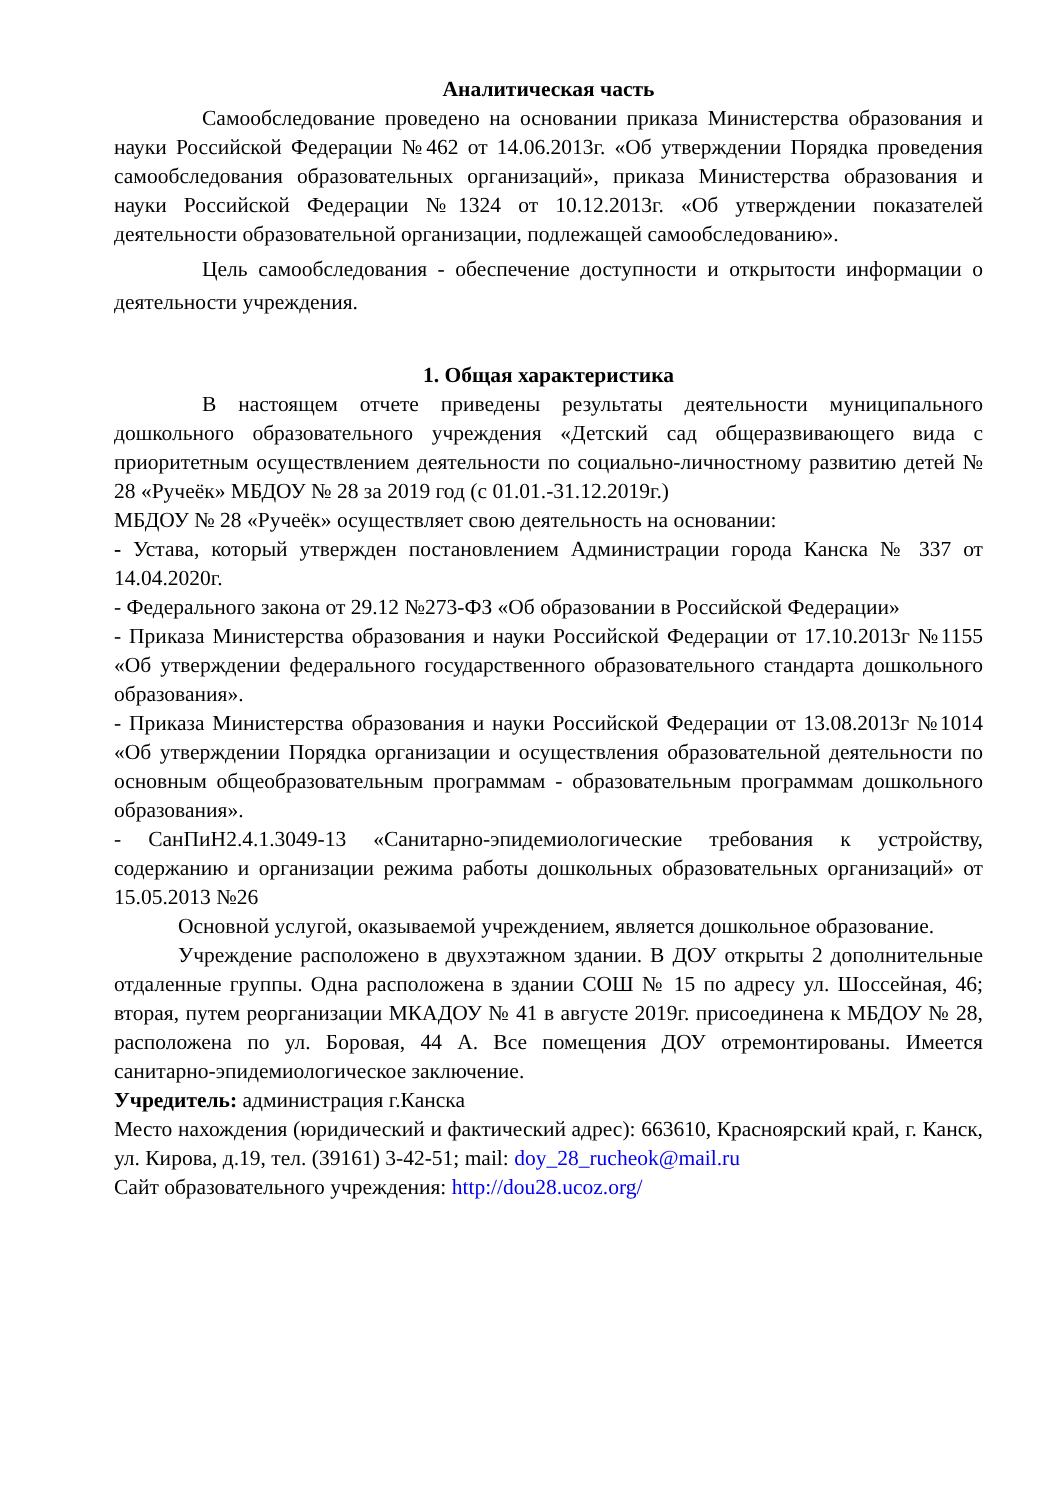Аналитическая часть
Самообследование проведено на основании приказа Министерства образования и науки Российской Федерации №462 от 14.06.2013г. «Об утверждении Порядка проведения самообследования образовательных организаций», приказа Министерства образования и науки Российской Федерации №1324 от 10.12.2013г. «Об утверждении показателей деятельности образовательной организации, подлежащей самообследованию».
Цель самообследования - обеспечение доступности и открытости информации о деятельности учреждения.
1. Общая характеристика
В настоящем отчете приведены результаты деятельности муниципального дошкольного образовательного учреждения «Детский сад общеразвивающего вида с приоритетным осуществлением деятельности по социально-личностному развитию детей № 28 «Ручеёк» МБДОУ № 28 за 2019 год (с 01.01.-31.12.2019г.)
МБДОУ № 28 «Ручеёк» осуществляет свою деятельность на основании:
- Устава, который утвержден постановлением Администрации города Канска № 337 от 14.04.2020г.
- Федерального закона от 29.12 №273-ФЗ «Об образовании в Российской Федерации»
- Приказа Министерства образования и науки Российской Федерации от 17.10.2013г №1155 «Об утверждении федерального государственного образовательного стандарта дошкольного образования».
- Приказа Министерства образования и науки Российской Федерации от 13.08.2013г №1014 «Об утверждении Порядка организации и осуществления образовательной деятельности по основным общеобразовательным программам - образовательным программам дошкольного образования».
- СанПиН2.4.1.3049-13 «Санитарно-эпидемиологические требования к устройству, содержанию и организации режима работы дошкольных образовательных организаций» от 15.05.2013 №26
Основной услугой, оказываемой учреждением, является дошкольное образование.
Учреждение расположено в двухэтажном здании. В ДОУ открыты 2 дополнительные отдаленные группы. Одна расположена в здании СОШ № 15 по адресу ул. Шоссейная, 46; вторая, путем реорганизации МКАДОУ № 41 в августе 2019г. присоединена к МБДОУ № 28, расположена по ул. Боровая, 44 А. Все помещения ДОУ отремонтированы. Имеется санитарно-эпидемиологическое заключение.
Учредитель: администрация г.Канска
Место нахождения (юридический и фактический адрес): 663610, Красноярский край, г. Канск, ул. Кирова, д.19, тел. (39161) 3-42-51; mail: doy_28_rucheok@mail.ru
Сайт образовательного учреждения: http://dou28.ucoz.org/